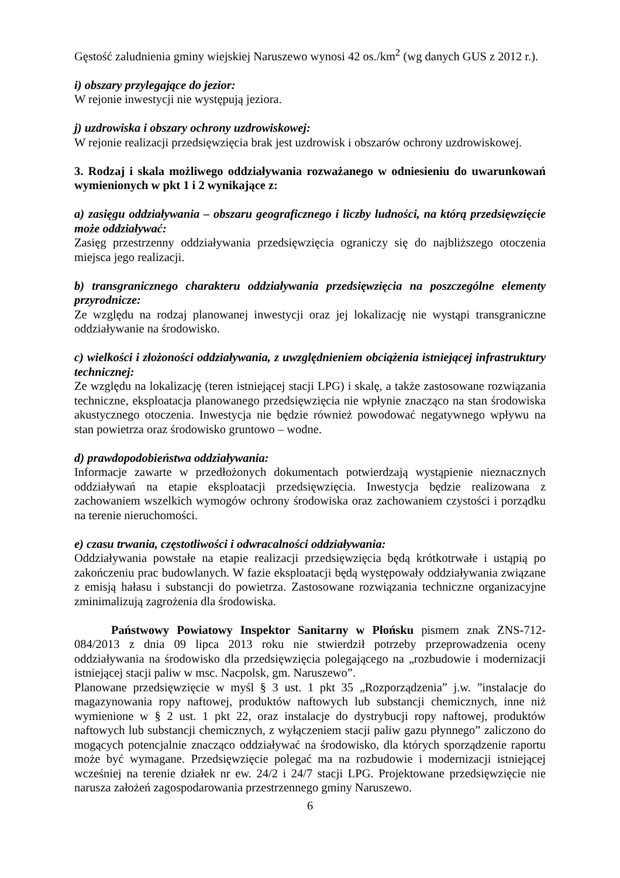Gęstość zaludnienia gminy wiejskiej Naruszewo wynosi 42 os./km<sup>2</sup> (wg danych GUS z 2012 r.).
i) obszary przylegające do jezior:
W rejonie inwestycji nie występują jeziora.
j) uzdrowiska i obszary ochrony uzdrowiskowej:
W rejonie realizacji przedsięwzięcia brak jest uzdrowisk i obszarów ochrony uzdrowiskowej.
3. Rodzaj i skala możliwego oddziaływania rozważanego w odniesieniu do uwarunkowań wymienionych w pkt 1 i 2 wynikające z:
a) zasięgu oddziaływania – obszaru geograficznego i liczby ludności, na którą przedsięwzięcie może oddziaływać:
Zasięg przestrzenny oddziaływania przedsięwzięcia ograniczy się do najbliższego otoczenia miejsca jego realizacji.
b) transgranicznego charakteru oddziaływania przedsięwzięcia na poszczególne elementy przyrodnicze:
Ze względu na rodzaj planowanej inwestycji oraz jej lokalizację nie wystąpi transgraniczne oddziaływanie na środowisko.
c) wielkości i złożoności oddziaływania, z uwzględnieniem obciążenia istniejącej infrastruktury technicznej:
Ze względu na lokalizację (teren istniejącej stacji LPG) i skalę, a także zastosowane rozwiązania techniczne, eksploatacja planowanego przedsięwzięcia nie wpłynie znacząco na stan środowiska akustycznego otoczenia. Inwestycja nie będzie również powodować negatywnego wpływu na stan powietrza oraz środowisko gruntowo – wodne.
d) prawdopodobieństwa oddziaływania:
Informacje zawarte w przedłożonych dokumentach potwierdzają wystąpienie nieznacznych oddziaływań na etapie eksploatacji przedsięwzięcia. Inwestycja będzie realizowana z zachowaniem wszelkich wymogów ochrony środowiska oraz zachowaniem czystości i porządku na terenie nieruchomości.
e) czasu trwania, częstotliwości i odwracalności oddziaływania:
Oddziaływania powstałe na etapie realizacji przedsięwzięcia będą krótkotrwałe i ustąpią po zakończeniu prac budowlanych. W fazie eksploatacji będą występowały oddziaływania związane z emisją hałasu i substancji do powietrza. Zastosowane rozwiązania techniczne organizacyjne zminimalizują zagrożenia dla środowiska.
Państwowy Powiatowy Inspektor Sanitarny w Płońsku pismem znak ZNS-712-084/2013 z dnia 09 lipca 2013 roku nie stwierdził potrzeby przeprowadzenia oceny oddziaływania na środowisko dla przedsięwzięcia polegającego na „rozbudowie i modernizacji istniejącej stacji paliw w msc. Nacpolsk, gm. Naruszewo”.
Planowane przedsięwzięcie w myśl § 3 ust. 1 pkt 35 „Rozporządzenia” j.w. ”instalacje do magazynowania ropy naftowej, produktów naftowych lub substancji chemicznych, inne niż wymienione w § 2 ust. 1 pkt 22, oraz instalacje do dystrybucji ropy naftowej, produktów naftowych lub substancji chemicznych, z wyłączeniem stacji paliw gazu płynnego” zaliczono do mogących potencjalnie znacząco oddziaływać na środowisko, dla których sporządzenie raportu może być wymagane. Przedsięwzięcie polegać ma na rozbudowie i modernizacji istniejącej wcześniej na terenie działek nr ew. 24/2 i 24/7 stacji LPG. Projektowane przedsięwzięcie nie narusza założeń zagospodarowania przestrzennego gminy Naruszewo.
6